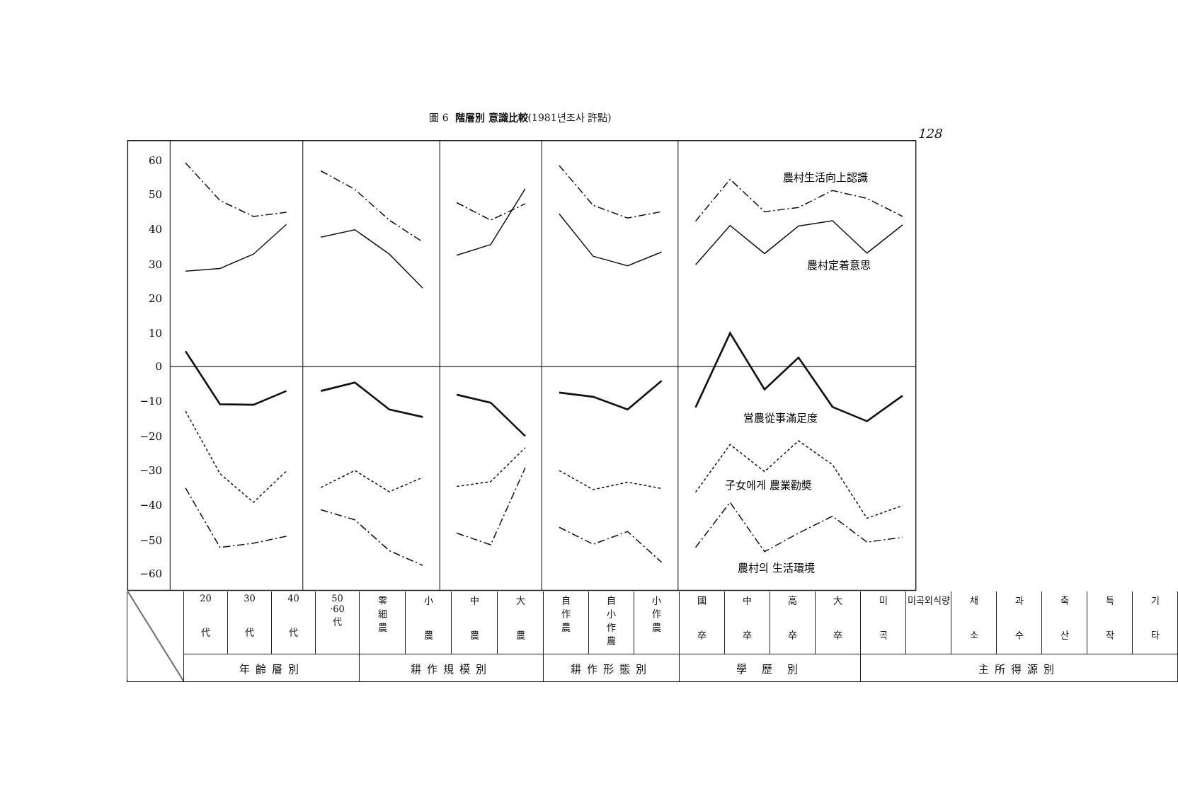圖 6 階層別 意識比較(1981년조사 許點)
128
60
50
40
30
20
10
0
−10
−20
−30
−40
−50
−60
農村生活向上認識
農村定着意思
営農從事滿足度
子女에게 農業勸奬
農村의 生活環境
| | 20 代 | 30 代 | 40 代 | 50 ·60 代 | 零 細 農 | 小 農 | 中 農 | 大 農 | 自 作 農 | 自 小 作 農 | 小 作 農 | 國 卒 | 中 卒 | 高 卒 | 大 卒 | 미 곡 | 미곡외식량 | 채 소 | 과 수 | 축 산 | 특 작 | 기 타 |
| | 年齡層別 | | | | 耕作規模別 | | | | 耕作形態別 | | | 學 歷 別 | | | | 主所得源別 | | | | | | |